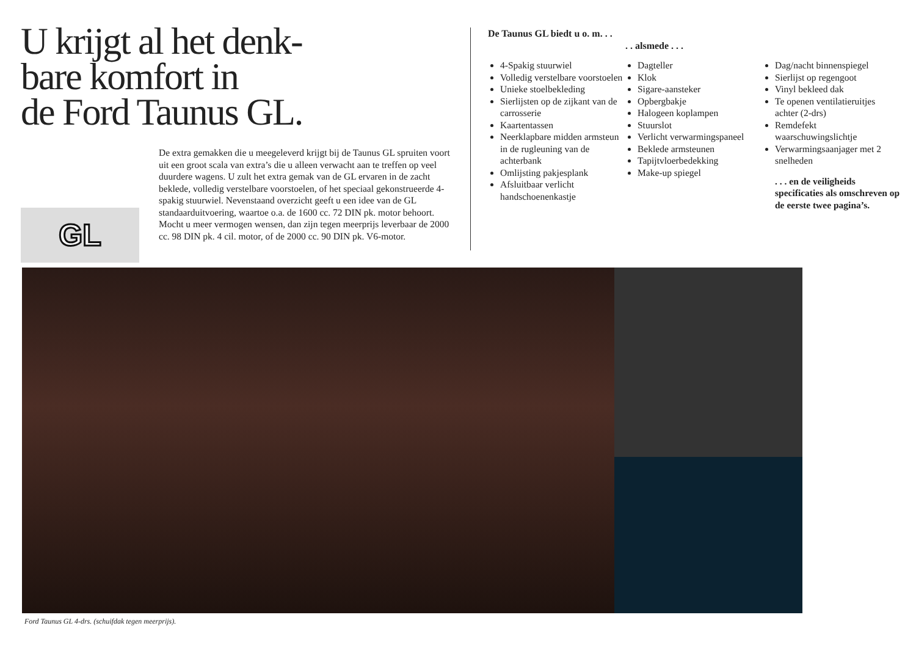U krijgt al het denk-
bare komfort in
de Ford Taunus GL.
GL
De extra gemakken die u meegeleverd krijgt bij de Taunus GL spruiten voort uit een groot scala van extra’s die u alleen verwacht aan te treffen op veel duurdere wagens. U zult het extra gemak van de GL ervaren in de zacht beklede, volledig verstelbare voorstoelen, of het speciaal gekonstrueerde 4-spakig stuurwiel. Nevenstaand overzicht geeft u een idee van de GL standaarduitvoering, waartoe o.a. de 1600 cc. 72 DIN pk. motor behoort. Mocht u meer vermogen wensen, dan zijn tegen meerprijs leverbaar de 2000 cc. 98 DIN pk. 4 cil. motor, of de 2000 cc. 90 DIN pk. V6-motor.
De Taunus GL biedt u o. m. . .
4-Spakig stuurwiel
Volledig verstelbare voorstoelen
Unieke stoelbekleding
Sierlijsten op de zijkant van de carrosserie
Kaartentassen
Neerklapbare midden armsteun in de rugleuning van de achterbank
Omlijsting pakjesplank
Afsluitbaar verlicht handschoenenkastje
. . alsmede . . .
Dagteller
Klok
Sigare-aansteker
Opbergbakje
Halogeen koplampen
Stuurslot
Verlicht verwarmingspaneel
Beklede armsteunen
Tapijtvloerbedekking
Make-up spiegel
Dag/nacht binnenspiegel
Sierlijst op regengoot
Vinyl bekleed dak
Te openen ventilatieruitjes achter (2-drs)
Remdefekt waarschuwingslichtje
Verwarmingsaanjager met 2 snelheden
. . . en de veiligheids specificaties als omschreven op de eerste twee pagina’s.
Ford Taunus GL 4-drs. (schuifdak tegen meerprijs).